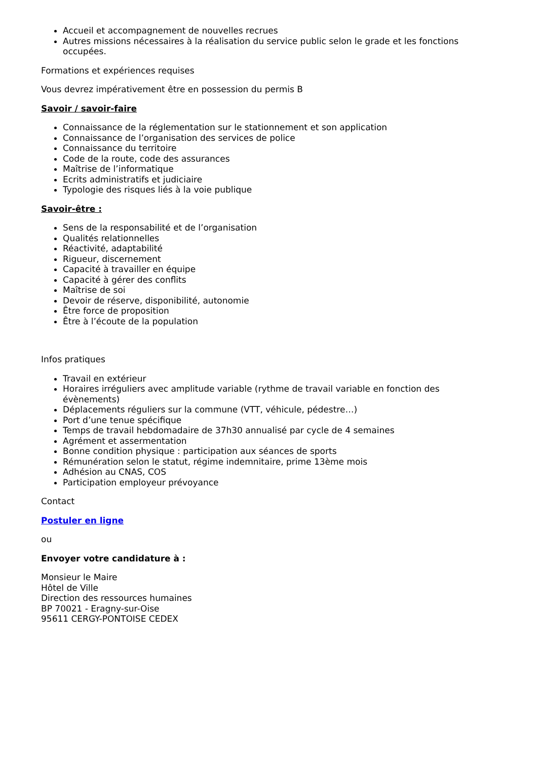Accueil et accompagnement de nouvelles recrues
Autres missions nécessaires à la réalisation du service public selon le grade et les fonctions occupées.
Formations et expériences requises
Vous devrez impérativement être en possession du permis B
Savoir / savoir-faire
Connaissance de la réglementation sur le stationnement et son application
Connaissance de l’organisation des services de police
Connaissance du territoire
Code de la route, code des assurances
Maîtrise de l’informatique
Ecrits administratifs et judiciaire
Typologie des risques liés à la voie publique
Savoir-être :
Sens de la responsabilité et de l’organisation
Qualités relationnelles
Réactivité, adaptabilité
Rigueur, discernement
Capacité à travailler en équipe
Capacité à gérer des conflits
Maîtrise de soi
Devoir de réserve, disponibilité, autonomie
Être force de proposition
Être à l’écoute de la population
Infos pratiques
Travail en extérieur
Horaires irréguliers avec amplitude variable (rythme de travail variable en fonction des évènements)
Déplacements réguliers sur la commune (VTT, véhicule, pédestre…)
Port d’une tenue spécifique
Temps de travail hebdomadaire de 37h30 annualisé par cycle de 4 semaines
Agrément et assermentation
Bonne condition physique : participation aux séances de sports
Rémunération selon le statut, régime indemnitaire, prime 13ème mois
Adhésion au CNAS, COS
Participation employeur prévoyance
Contact
Postuler en ligne
ou
Envoyer votre candidature à :
Monsieur le Maire
Hôtel de Ville
Direction des ressources humaines
BP 70021 - Eragny-sur-Oise
95611 CERGY-PONTOISE CEDEX